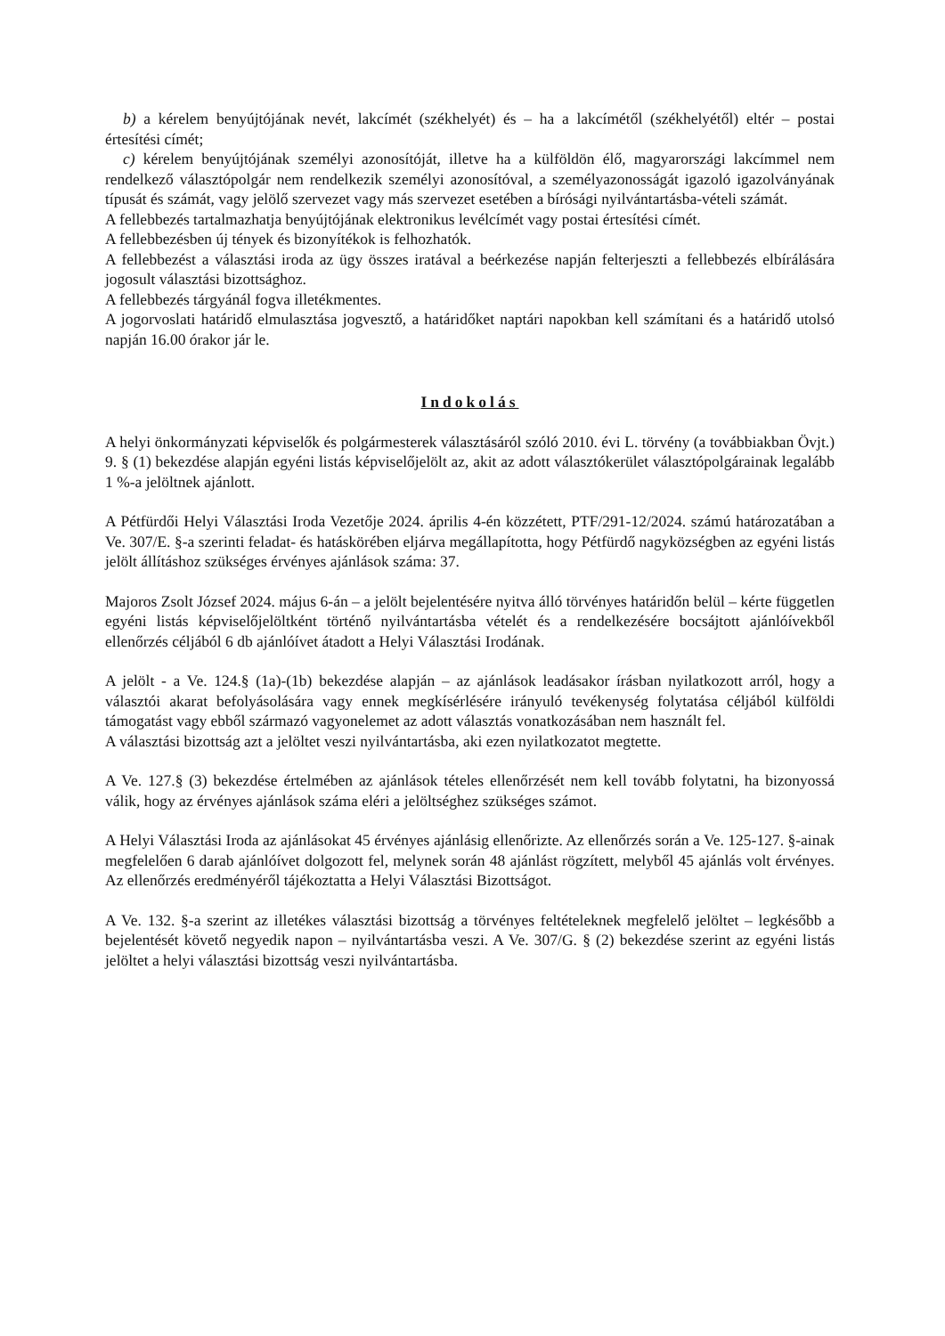b) a kérelem benyújtójának nevét, lakcímét (székhelyét) és – ha a lakcímétől (székhelyétől) eltér – postai értesítési címét;
c) kérelem benyújtójának személyi azonosítóját, illetve ha a külföldön élő, magyarországi lakcímmel nem rendelkező választópolgár nem rendelkezik személyi azonosítóval, a személyazonosságát igazoló igazolványának típusát és számát, vagy jelölő szervezet vagy más szervezet esetében a bírósági nyilvántartásba-vételi számát.
A fellebbezés tartalmazhatja benyújtójának elektronikus levélcímét vagy postai értesítési címét.
A fellebbezésben új tények és bizonyítékok is felhozhatók.
A fellebbezést a választási iroda az ügy összes iratával a beérkezése napján felterjeszti a fellebbezés elbírálására jogosult választási bizottsághoz.
A fellebbezés tárgyánál fogva illetékmentes.
A jogorvoslati határidő elmulasztása jogvesztő, a határidőket naptári napokban kell számítani és a határidő utolsó napján 16.00 órakor jár le.
Indokolás
A helyi önkormányzati képviselők és polgármesterek választásáról szóló 2010. évi L. törvény (a továbbiakban Övjt.) 9. § (1) bekezdése alapján egyéni listás képviselőjelölt az, akit az adott választókerület választópolgárainak legalább 1 %-a jelöltnek ajánlott.
A Pétfürdői Helyi Választási Iroda Vezetője 2024. április 4-én közzétett, PTF/291-12/2024. számú határozatában a Ve. 307/E. §-a szerinti feladat- és hatáskörében eljárva megállapította, hogy Pétfürdő nagyközségben az egyéni listás jelölt állításhoz szükséges érvényes ajánlások száma: 37.
Majoros Zsolt József 2024. május 6-án – a jelölt bejelentésére nyitva álló törvényes határidőn belül – kérte független egyéni listás képviselőjelöltként történő nyilvántartásba vételét és a rendelkezésére bocsájtott ajánlóívekből ellenőrzés céljából 6 db ajánlóívet átadott a Helyi Választási Irodának.
A jelölt - a Ve. 124.§ (1a)-(1b) bekezdése alapján – az ajánlások leadásakor írásban nyilatkozott arról, hogy a választói akarat befolyásolására vagy ennek megkísérlésére irányuló tevékenység folytatása céljából külföldi támogatást vagy ebből származó vagyonelemet az adott választás vonatkozásában nem használt fel.
A választási bizottság azt a jelöltet veszi nyilvántartásba, aki ezen nyilatkozatot megtette.
A Ve. 127.§ (3) bekezdése értelmében az ajánlások tételes ellenőrzését nem kell tovább folytatni, ha bizonyossá válik, hogy az érvényes ajánlások száma eléri a jelöltséghez szükséges számot.
A Helyi Választási Iroda az ajánlásokat 45 érvényes ajánlásig ellenőrizte. Az ellenőrzés során a Ve. 125-127. §-ainak megfelelően 6 darab ajánlóívet dolgozott fel, melynek során 48 ajánlást rögzített, melyből 45 ajánlás volt érvényes. Az ellenőrzés eredményéről tájékoztatta a Helyi Választási Bizottságot.
A Ve. 132. §-a szerint az illetékes választási bizottság a törvényes feltételeknek megfelelő jelöltet – legkésőbb a bejelentését követő negyedik napon – nyilvántartásba veszi. A Ve. 307/G. § (2) bekezdése szerint az egyéni listás jelöltet a helyi választási bizottság veszi nyilvántartásba.